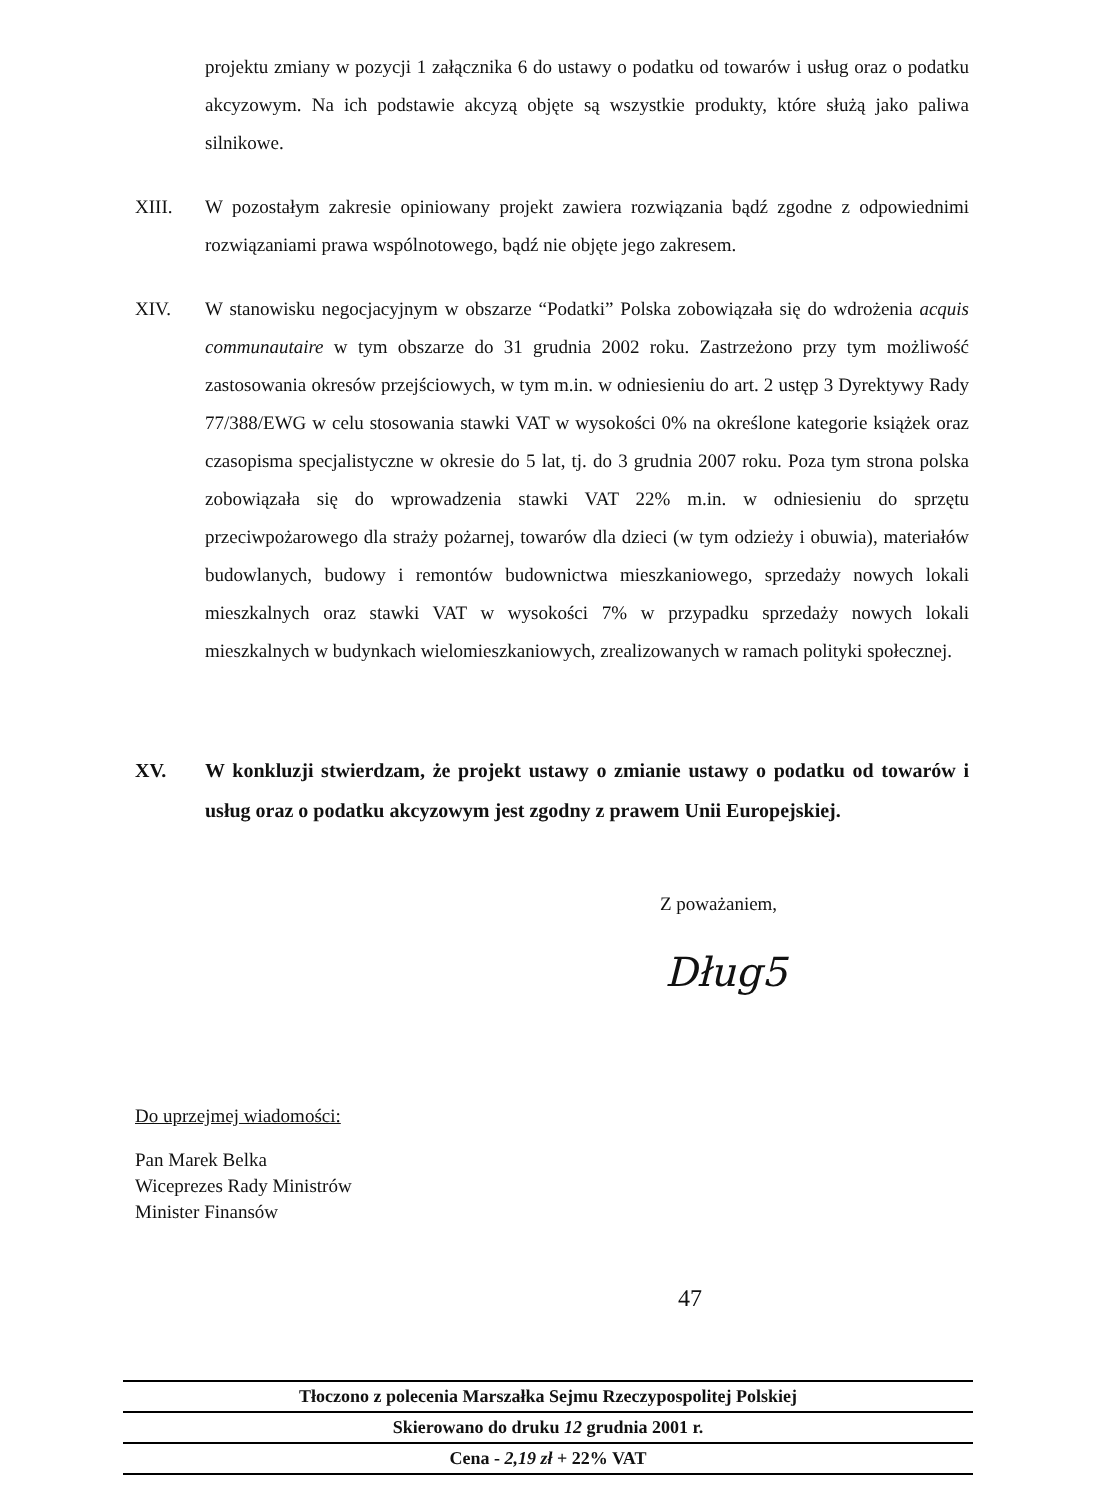projektu zmiany w pozycji 1 załącznika 6 do ustawy o podatku od towarów i usług oraz o podatku akcyzowym. Na ich podstawie akcyzą objęte są wszystkie produkty, które służą jako paliwa silnikowe.
XIII. W pozostałym zakresie opiniowany projekt zawiera rozwiązania bądź zgodne z odpowiednimi rozwiązaniami prawa wspólnotowego, bądź nie objęte jego zakresem.
XIV. W stanowisku negocjacyjnym w obszarze “Podatki” Polska zobowiązała się do wdrożenia acquis communautaire w tym obszarze do 31 grudnia 2002 roku. Zastrzeżono przy tym możliwość zastosowania okresów przejściowych, w tym m.in. w odniesieniu do art. 2 ustęp 3 Dyrektywy Rady 77/388/EWG w celu stosowania stawki VAT w wysokości 0% na określone kategorie książek oraz czasopisma specjalistyczne w okresie do 5 lat, tj. do 3 grudnia 2007 roku. Poza tym strona polska zobowiązała się do wprowadzenia stawki VAT 22% m.in. w odniesieniu do sprzętu przeciwpożarowego dla straży pożarnej, towarów dla dzieci (w tym odzieży i obuwia), materiałów budowlanych, budowy i remontów budownictwa mieszkaniowego, sprzedaży nowych lokali mieszkalnych oraz stawki VAT w wysokości 7% w przypadku sprzedaży nowych lokali mieszkalnych w budynkach wielomieszkaniowych, zrealizowanych w ramach polityki społecznej.
XV. W konkluzji stwierdzam, że projekt ustawy o zmianie ustawy o podatku od towarów i usług oraz o podatku akcyzowym jest zgodny z prawem Unii Europejskiej.
Z poważaniem,
Dług5
Do uprzejmej wiadomości:
Pan Marek Belka
Wiceprezes Rady Ministrów
Minister Finansów
47
Tłoczono z polecenia Marszałka Sejmu Rzeczypospolitej Polskiej
Skierowano do druku 12 grudnia 2001 r.
Cena - 2,19 zł + 22% VAT